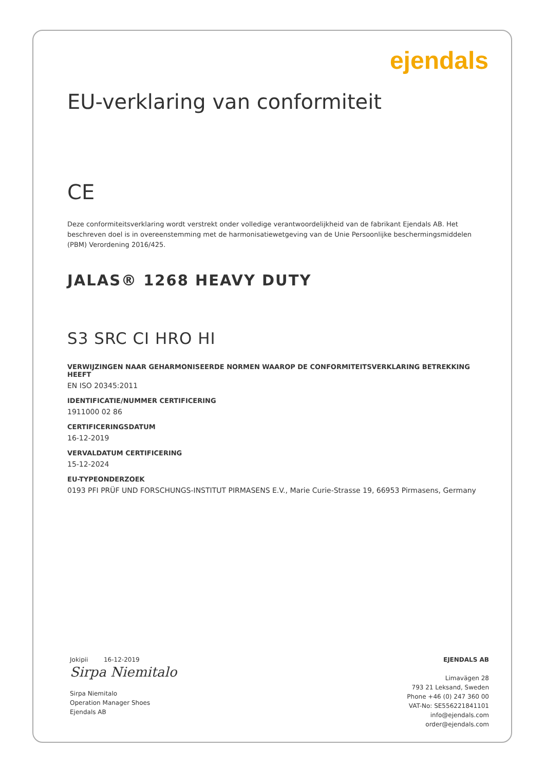ejendals
EU-verklaring van conformiteit
CE
Deze conformiteitsverklaring wordt verstrekt onder volledige verantwoordelijkheid van de fabrikant Ejendals AB. Het beschreven doel is in overeenstemming met de harmonisatiewetgeving van de Unie Persoonlijke beschermingsmiddelen (PBM) Verordening 2016/425.
JALAS® 1268 HEAVY DUTY
S3 SRC CI HRO HI
VERWIJZINGEN NAAR GEHARMONISEERDE NORMEN WAAROP DE CONFORMITEITSVERKLARING BETREKKING HEEFT
EN ISO 20345:2011
IDENTIFICATIE/NUMMER CERTIFICERING
1911000 02 86
CERTIFICERINGSDATUM
16-12-2019
VERVALDATUM CERTIFICERING
15-12-2024
EU-TYPEONDERZOEK
0193 PFI PRÜF UND FORSCHUNGS-INSTITUT PIRMASENS E.V., Marie Curie-Strasse 19, 66953 Pirmasens, Germany
Jokipii 16-12-2019
Sirpa Niemitalo
Sirpa Niemitalo
Operation Manager Shoes
Ejendals AB
EJENDALS AB
Limavägen 28
793 21 Leksand, Sweden
Phone +46 (0) 247 360 00
VAT-No: SE556221841101
info@ejendals.com
order@ejendals.com